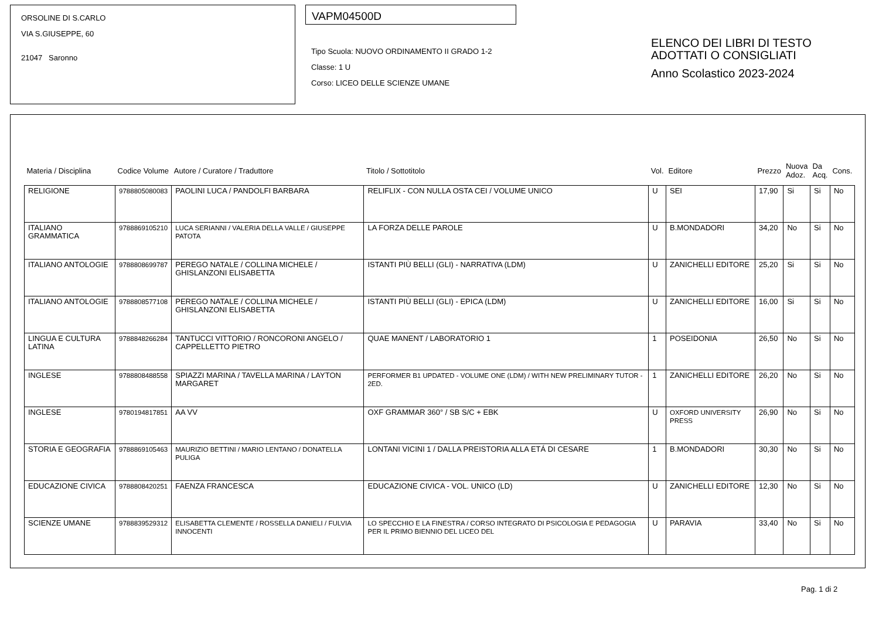ORSOLINE DI S.CARLO
VIA S.GIUSEPPE, 60
21047 Saronno
VAPM04500D
Tipo Scuola: NUOVO ORDINAMENTO II GRADO 1-2
Classe: 1 U
Corso: LICEO DELLE SCIENZE UMANE
ELENCO DEI LIBRI DI TESTO
ADOTTATI O CONSIGLIATI
Anno Scolastico 2023-2024
| Materia / Disciplina | Codice Volume | Autore / Curatore / Traduttore | Titolo / Sottotitolo | Vol. | Editore | Prezzo | Nuova Adoz. | Da Acq. | Cons. |
| --- | --- | --- | --- | --- | --- | --- | --- | --- | --- |
| RELIGIONE | 9788805080083 | PAOLINI LUCA / PANDOLFI BARBARA | RELIFLIX - CON NULLA OSTA CEI / VOLUME UNICO | U | SEI | 17,90 | Si | Si | No |
| ITALIANO GRAMMATICA | 9788869105210 | LUCA SERIANNI / VALERIA DELLA VALLE / GIUSEPPE PATOTA | LA FORZA DELLE PAROLE | U | B.MONDADORI | 34,20 | No | Si | No |
| ITALIANO ANTOLOGIE | 9788808699787 | PEREGO NATALE / COLLINA MICHELE / GHISLANZONI ELISABETTA | ISTANTI PIÙ BELLI (GLI) - NARRATIVA (LDM) | U | ZANICHELLI EDITORE | 25,20 | Si | Si | No |
| ITALIANO ANTOLOGIE | 9788808577108 | PEREGO NATALE / COLLINA MICHELE / GHISLANZONI ELISABETTA | ISTANTI PIÙ BELLI (GLI) - EPICA (LDM) | U | ZANICHELLI EDITORE | 16,00 | Si | Si | No |
| LINGUA E CULTURA LATINA | 9788848266284 | TANTUCCI VITTORIO / RONCORONI ANGELO / CAPPELLETTO PIETRO | QUAE MANENT / LABORATORIO 1 | 1 | POSEIDONIA | 26,50 | No | Si | No |
| INGLESE | 9788808488558 | SPIAZZI MARINA / TAVELLA MARINA / LAYTON MARGARET | PERFORMER B1 UPDATED - VOLUME ONE (LDM) / WITH NEW PRELIMINARY TUTOR - 2ED. | 1 | ZANICHELLI EDITORE | 26,20 | No | Si | No |
| INGLESE | 9780194817851 | AA VV | OXF GRAMMAR 360° / SB S/C + EBK | U | OXFORD UNIVERSITY PRESS | 26,90 | No | Si | No |
| STORIA E GEOGRAFIA | 9788869105463 | MAURIZIO BETTINI / MARIO LENTANO / DONATELLA PULIGA | LONTANI VICINI 1 / DALLA PREISTORIA ALLA ETÁ DI CESARE | 1 | B.MONDADORI | 30,30 | No | Si | No |
| EDUCAZIONE CIVICA | 9788808420251 | FAENZA FRANCESCA | EDUCAZIONE CIVICA - VOL. UNICO (LD) | U | ZANICHELLI EDITORE | 12,30 | No | Si | No |
| SCIENZE UMANE | 9788839529312 | ELISABETTA CLEMENTE / ROSSELLA DANIELI / FULVIA INNOCENTI | LO SPECCHIO E LA FINESTRA / CORSO INTEGRATO DI PSICOLOGIA E PEDAGOGIA PER IL PRIMO BIENNIO DEL LICEO DEL | U | PARAVIA | 33,40 | No | Si | No |
Pag. 1 di 2